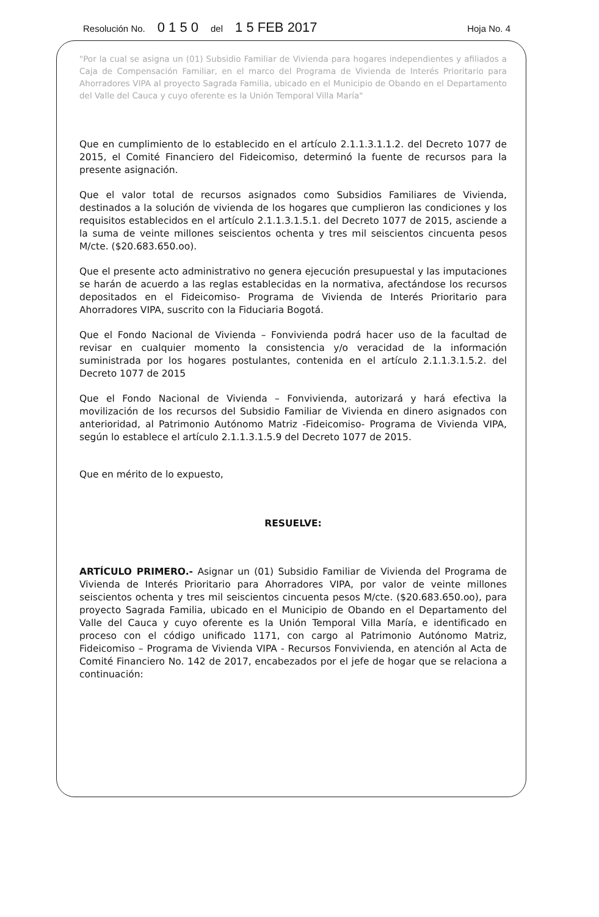Resolución No. 0 1 5 0 del 1 5 FEB 2017 Hoja No. 4
"Por la cual se asigna un (01) Subsidio Familiar de Vivienda para hogares independientes y afiliados a Caja de Compensación Familiar, en el marco del Programa de Vivienda de Interés Prioritario para Ahorradores VIPA al proyecto Sagrada Familia, ubicado en el Municipio de Obando en el Departamento del Valle del Cauca y cuyo oferente es la Unión Temporal Villa María"
Que en cumplimiento de lo establecido en el artículo 2.1.1.3.1.1.2. del Decreto 1077 de 2015, el Comité Financiero del Fideicomiso, determinó la fuente de recursos para la presente asignación.
Que el valor total de recursos asignados como Subsidios Familiares de Vivienda, destinados a la solución de vivienda de los hogares que cumplieron las condiciones y los requisitos establecidos en el artículo 2.1.1.3.1.5.1. del Decreto 1077 de 2015, asciende a la suma de veinte millones seiscientos ochenta y tres mil seiscientos cincuenta pesos M/cte. ($20.683.650.oo).
Que el presente acto administrativo no genera ejecución presupuestal y las imputaciones se harán de acuerdo a las reglas establecidas en la normativa, afectándose los recursos depositados en el Fideicomiso- Programa de Vivienda de Interés Prioritario para Ahorradores VIPA, suscrito con la Fiduciaria Bogotá.
Que el Fondo Nacional de Vivienda – Fonvivienda podrá hacer uso de la facultad de revisar en cualquier momento la consistencia y/o veracidad de la información suministrada por los hogares postulantes, contenida en el artículo 2.1.1.3.1.5.2. del Decreto 1077 de 2015
Que el Fondo Nacional de Vivienda – Fonvivienda, autorizará y hará efectiva la movilización de los recursos del Subsidio Familiar de Vivienda en dinero asignados con anterioridad, al Patrimonio Autónomo Matriz -Fideicomiso- Programa de Vivienda VIPA, según lo establece el artículo 2.1.1.3.1.5.9 del Decreto 1077 de 2015.
Que en mérito de lo expuesto,
RESUELVE:
ARTÍCULO PRIMERO.- Asignar un (01) Subsidio Familiar de Vivienda del Programa de Vivienda de Interés Prioritario para Ahorradores VIPA, por valor de veinte millones seiscientos ochenta y tres mil seiscientos cincuenta pesos M/cte. ($20.683.650.oo), para proyecto Sagrada Familia, ubicado en el Municipio de Obando en el Departamento del Valle del Cauca y cuyo oferente es la Unión Temporal Villa María, e identificado en proceso con el código unificado 1171, con cargo al Patrimonio Autónomo Matriz, Fideicomiso – Programa de Vivienda VIPA - Recursos Fonvivienda, en atención al Acta de Comité Financiero No. 142 de 2017, encabezados por el jefe de hogar que se relaciona a continuación: